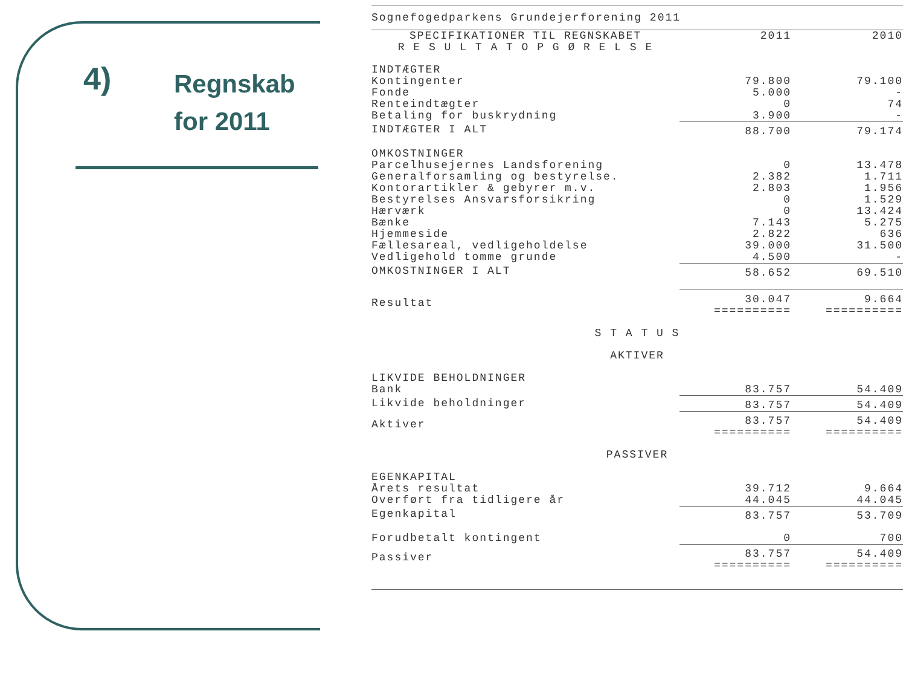4) Regnskab
for 2011
Sognefogedparkens Grundejerforening 2011
| SPECIFIKATIONER TIL REGNSKABET | 2011 | 2010 |
| R E S U L T A T O P G Ø R E L S E | | |
| INDTÆGTER | | |
| Kontingenter | 79.800 | 79.100 |
| Fonde | 5.000 | - |
| Renteindtægter | 0 | 74 |
| Betaling for buskrydning | 3.900 | - |
| INDTÆGTER I ALT | 88.700 | 79.174 |
| OMKOSTNINGER | | |
| Parcelhusejernes Landsforening | 0 | 13.478 |
| Generalforsamling og bestyrelse. | 2.382 | 1.711 |
| Kontorartikler & gebyrer m.v. | 2.803 | 1.956 |
| Bestyrelses Ansvarsforsikring | 0 | 1.529 |
| Hærværk | 0 | 13.424 |
| Bænke | 7.143 | 5.275 |
| Hjemmeside | 2.822 | 636 |
| Fællesareal, vedligeholdelse | 39.000 | 31.500 |
| Vedligehold tomme grunde | 4.500 | - |
| OMKOSTNINGER I ALT | 58.652 | 69.510 |
| Resultat | 30.047 ========== | 9.664 ========== |
| S T A T U S | | |
| AKTIVER | | |
| LIKVIDE BEHOLDNINGER | | |
| Bank | 83.757 | 54.409 |
| Likvide beholdninger | 83.757 | 54.409 |
| Aktiver | 83.757 ========== | 54.409 ========== |
| PASSIVER | | |
| EGENKAPITAL | | |
| Årets resultat | 39.712 | 9.664 |
| Overført fra tidligere år | 44.045 | 44.045 |
| Egenkapital | 83.757 | 53.709 |
| Forudbetalt kontingent | 0 | 700 |
| Passiver | 83.757 ========== | 54.409 ========== |